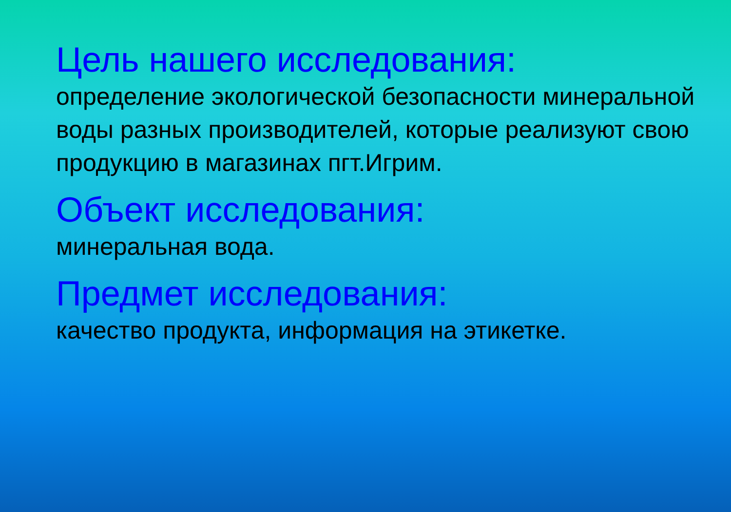Цель нашего исследования:
определение экологической безопасности минеральной воды разных производителей, которые реализуют свою продукцию в магазинах пгт.Игрим.
Объект исследования:
минеральная вода.
Предмет исследования:
качество продукта, информация на этикетке.